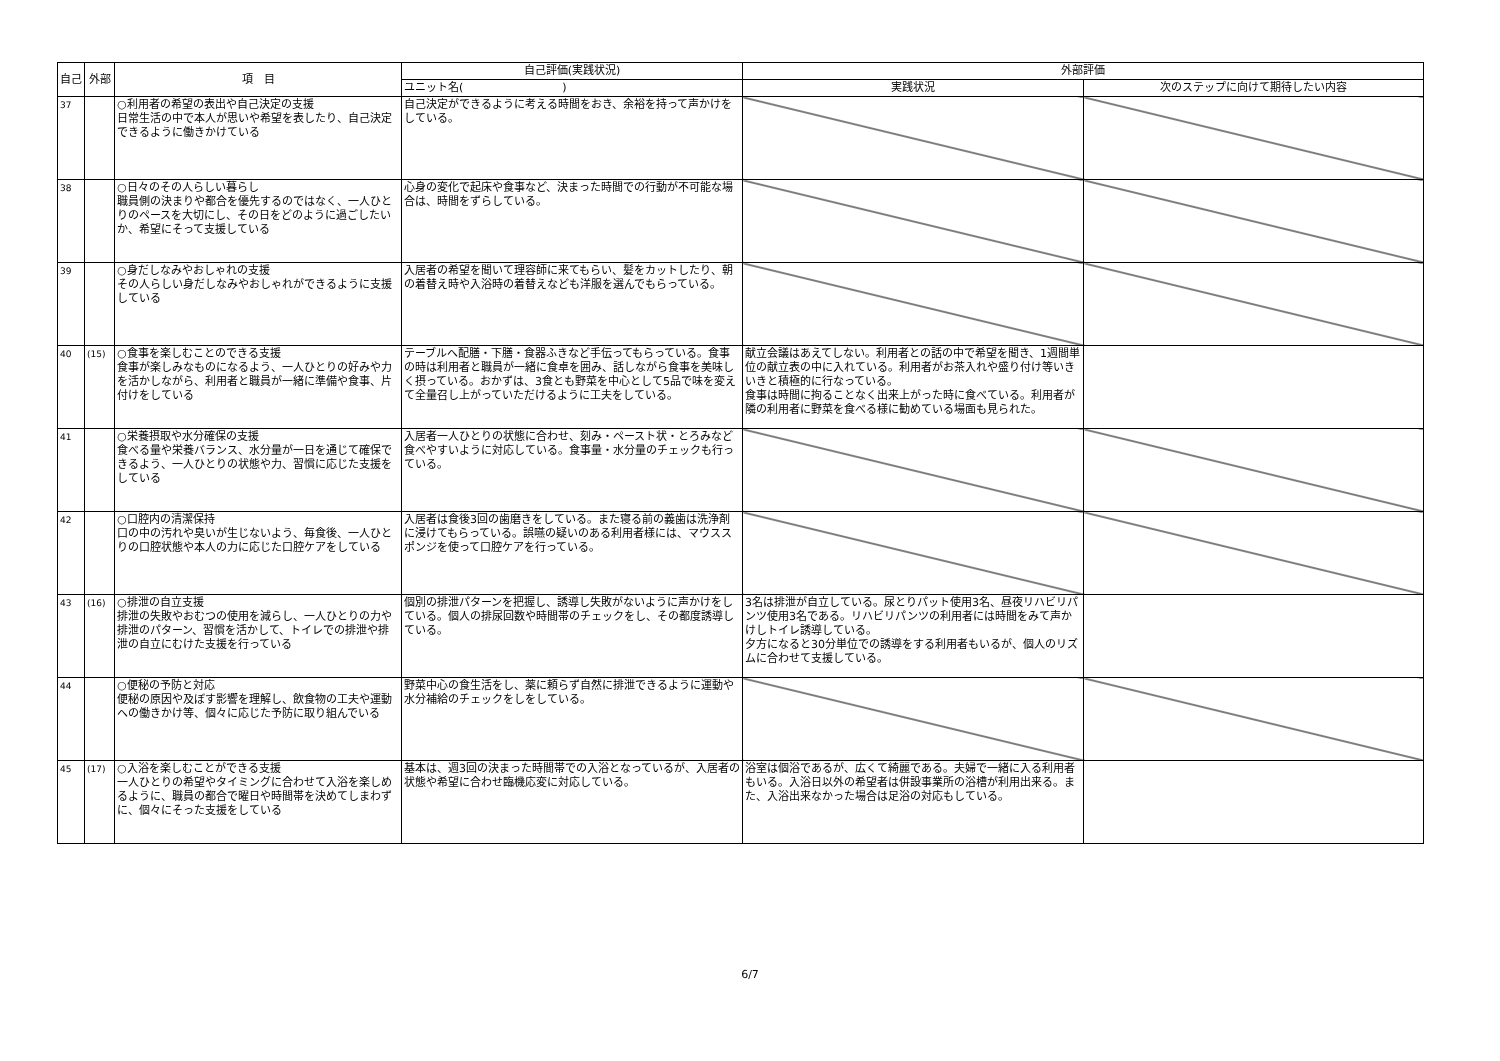| 自己 | 外部 | 項 目 | 自己評価(実践状況) | 外部評価 | |
| --- | --- | --- | --- | --- | --- |
| | | | ユニット名( ) | 実践状況 | 次のステップに向けて期待したい内容 |
| 37 | | ○利用者の希望の表出や自己決定の支援 日常生活の中で本人が思いや希望を表したり、自己決定できるように働きかけている | 自己決定ができるように考える時間をおき、余裕を持って声かけをしている。 | | |
| 38 | | ○日々のその人らしい暮らし 職員側の決まりや都合を優先するのではなく、一人ひとりのペースを大切にし、その日をどのように過ごしたいか、希望にそって支援している | 心身の変化で起床や食事など、決まった時間での行動が不可能な場合は、時間をずらしている。 | | |
| 39 | | ○身だしなみやおしゃれの支援 その人らしい身だしなみやおしゃれができるように支援している | 入居者の希望を聞いて理容師に来てもらい、髪をカットしたり、朝の着替え時や入浴時の着替えなども洋服を選んでもらっている。 | | |
| 40 | (15) | ○食事を楽しむことのできる支援 食事が楽しみなものになるよう、一人ひとりの好みや力を活かしながら、利用者と職員が一緒に準備や食事、片付けをしている | テーブルへ配膳・下膳・食器ふきなど手伝ってもらっている。食事の時は利用者と職員が一緒に食卓を囲み、話しながら食事を美味しく摂っている。おかずは、3食とも野菜を中心として5品で味を変えて全量召し上がっていただけるように工夫をしている。 | 献立会議はあえてしない。利用者との話の中で希望を聞き、1週間単位の献立表の中に入れている。利用者がお茶入れや盛り付け等いきいきと積極的に行なっている。 食事は時間に拘ることなく出来上がった時に食べている。利用者が隣の利用者に野菜を食べる様に勧めている場面も見られた。 | |
| 41 | | ○栄養摂取や水分確保の支援 食べる量や栄養バランス、水分量が一日を通じて確保できるよう、一人ひとりの状態や力、習慣に応じた支援をしている | 入居者一人ひとりの状態に合わせ、刻み・ペースト状・とろみなど食べやすいように対応している。食事量・水分量のチェックも行っている。 | | |
| 42 | | ○口腔内の清潔保持 口の中の汚れや臭いが生じないよう、毎食後、一人ひとりの口腔状態や本人の力に応じた口腔ケアをしている | 入居者は食後3回の歯磨きをしている。また寝る前の義歯は洗浄剤に浸けてもらっている。誤嚥の疑いのある利用者様には、マウススポンジを使って口腔ケアを行っている。 | | |
| 43 | (16) | ○排泄の自立支援 排泄の失敗やおむつの使用を減らし、一人ひとりの力や排泄のパターン、習慣を活かして、トイレでの排泄や排泄の自立にむけた支援を行っている | 個別の排泄パターンを把握し、誘導し失敗がないように声かけをしている。個人の排尿回数や時間帯のチェックをし、その都度誘導している。 | 3名は排泄が自立している。尿とりパット使用3名、昼夜リハビリパンツ使用3名である。リハビリパンツの利用者には時間をみて声かけしトイレ誘導している。 夕方になると30分単位での誘導をする利用者もいるが、個人のリズムに合わせて支援している。 | |
| 44 | | ○便秘の予防と対応 便秘の原因や及ぼす影響を理解し、飲食物の工夫や運動への働きかけ等、個々に応じた予防に取り組んでいる | 野菜中心の食生活をし、薬に頼らず自然に排泄できるように運動や水分補給のチェックをしをしている。 | | |
| 45 | (17) | ○入浴を楽しむことができる支援 一人ひとりの希望やタイミングに合わせて入浴を楽しめるように、職員の都合で曜日や時間帯を決めてしまわずに、個々にそった支援をしている | 基本は、週3回の決まった時間帯での入浴となっているが、入居者の状態や希望に合わせ臨機応変に対応している。 | 浴室は個浴であるが、広くて綺麗である。夫婦で一緒に入る利用者もいる。入浴日以外の希望者は併設事業所の浴槽が利用出来る。また、入浴出来なかった場合は足浴の対応もしている。 | |
6/7